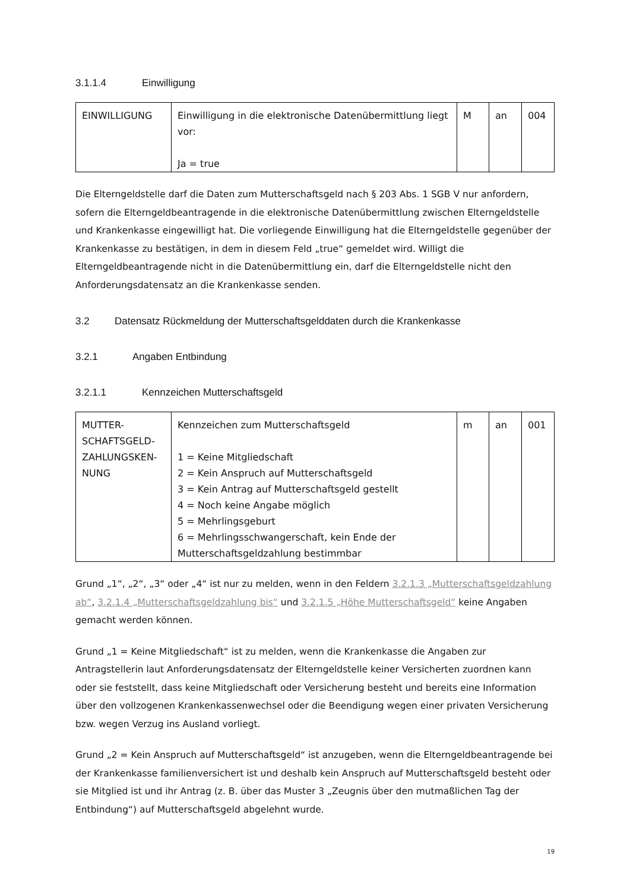3.1.1.4 Einwilligung
| EINWILLIGUNG | Einwilligung in die elektronische Datenübermittlung liegt vor: Ja = true | M | an | 004 |
Die Elterngeldstelle darf die Daten zum Mutterschaftsgeld nach § 203 Abs. 1 SGB V nur anfordern, sofern die Elterngeldbeantragende in die elektronische Datenübermittlung zwischen Elterngeldstelle und Krankenkasse eingewilligt hat. Die vorliegende Einwilligung hat die Elterngeldstelle gegenüber der Krankenkasse zu bestätigen, in dem in diesem Feld „true“ gemeldet wird. Willigt die Elterngeldbeantragende nicht in die Datenübermittlung ein, darf die Elterngeldstelle nicht den Anforderungsdatensatz an die Krankenkasse senden.
3.2 Datensatz Rückmeldung der Mutterschaftsgelddaten durch die Krankenkasse
3.2.1 Angaben Entbindung
3.2.1.1 Kennzeichen Mutterschaftsgeld
| MUTTER- SCHAFTSGELD- ZAHLUNGSKEN- NUNG | Kennzeichen zum Mutterschaftsgeld 1 = Keine Mitgliedschaft 2 = Kein Anspruch auf Mutterschaftsgeld 3 = Kein Antrag auf Mutterschaftsgeld gestellt 4 = Noch keine Angabe möglich 5 = Mehrlingsgeburt 6 = Mehrlingsschwangerschaft, kein Ende der Mutterschaftsgeldzahlung bestimmbar | m | an | 001 |
Grund „1“, „2“, „3“ oder „4“ ist nur zu melden, wenn in den Feldern 3.2.1.3 „Mutterschaftsgeldzahlung ab“, 3.2.1.4 „Mutterschaftsgeldzahlung bis“ und 3.2.1.5 „Höhe Mutterschaftsgeld“ keine Angaben gemacht werden können.
Grund „1 = Keine Mitgliedschaft“ ist zu melden, wenn die Krankenkasse die Angaben zur Antragstellerin laut Anforderungsdatensatz der Elterngeldstelle keiner Versicherten zuordnen kann oder sie feststellt, dass keine Mitgliedschaft oder Versicherung besteht und bereits eine Information über den vollzogenen Krankenkassenwechsel oder die Beendigung wegen einer privaten Versicherung bzw. wegen Verzug ins Ausland vorliegt.
Grund „2 = Kein Anspruch auf Mutterschaftsgeld“ ist anzugeben, wenn die Elterngeldbeantragende bei der Krankenkasse familienversichert ist und deshalb kein Anspruch auf Mutterschaftsgeld besteht oder sie Mitglied ist und ihr Antrag (z. B. über das Muster 3 „Zeugnis über den mutmaßlichen Tag der Entbindung“) auf Mutterschaftsgeld abgelehnt wurde.
19